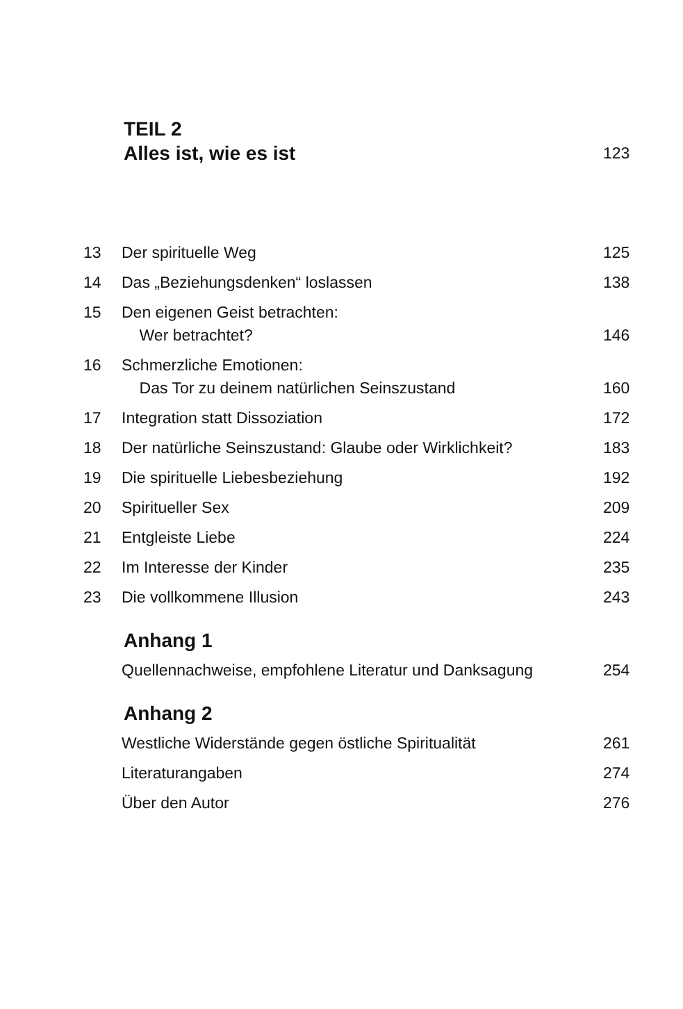TEIL 2
Alles ist, wie es ist
123
13 Der spirituelle Weg 125
14 Das „Beziehungsdenken“ loslassen
138
15 Den eigenen Geist betrachten:
Wer betrachtet?
146
16 Schmerzliche Emotionen:
Das Tor zu deinem natürlichen Seinszustand
160
17 Integration statt Dissoziation 172
18 Der natürliche Seinszustand: Glaube oder Wirklichkeit?
183
19 Die spirituelle Liebesbeziehung
192
20 Spiritueller Sex 209
21 Entgleiste Liebe 224
22 Im Interesse der Kinder 235
23 Die vollkommene Illusion 243
Anhang 1
Quellennachweise, empfohlene Literatur und Danksagung
254
Anhang 2
Westliche Widerstände gegen östliche Spiritualität
261
Literaturangaben 274
Über den Autor 276